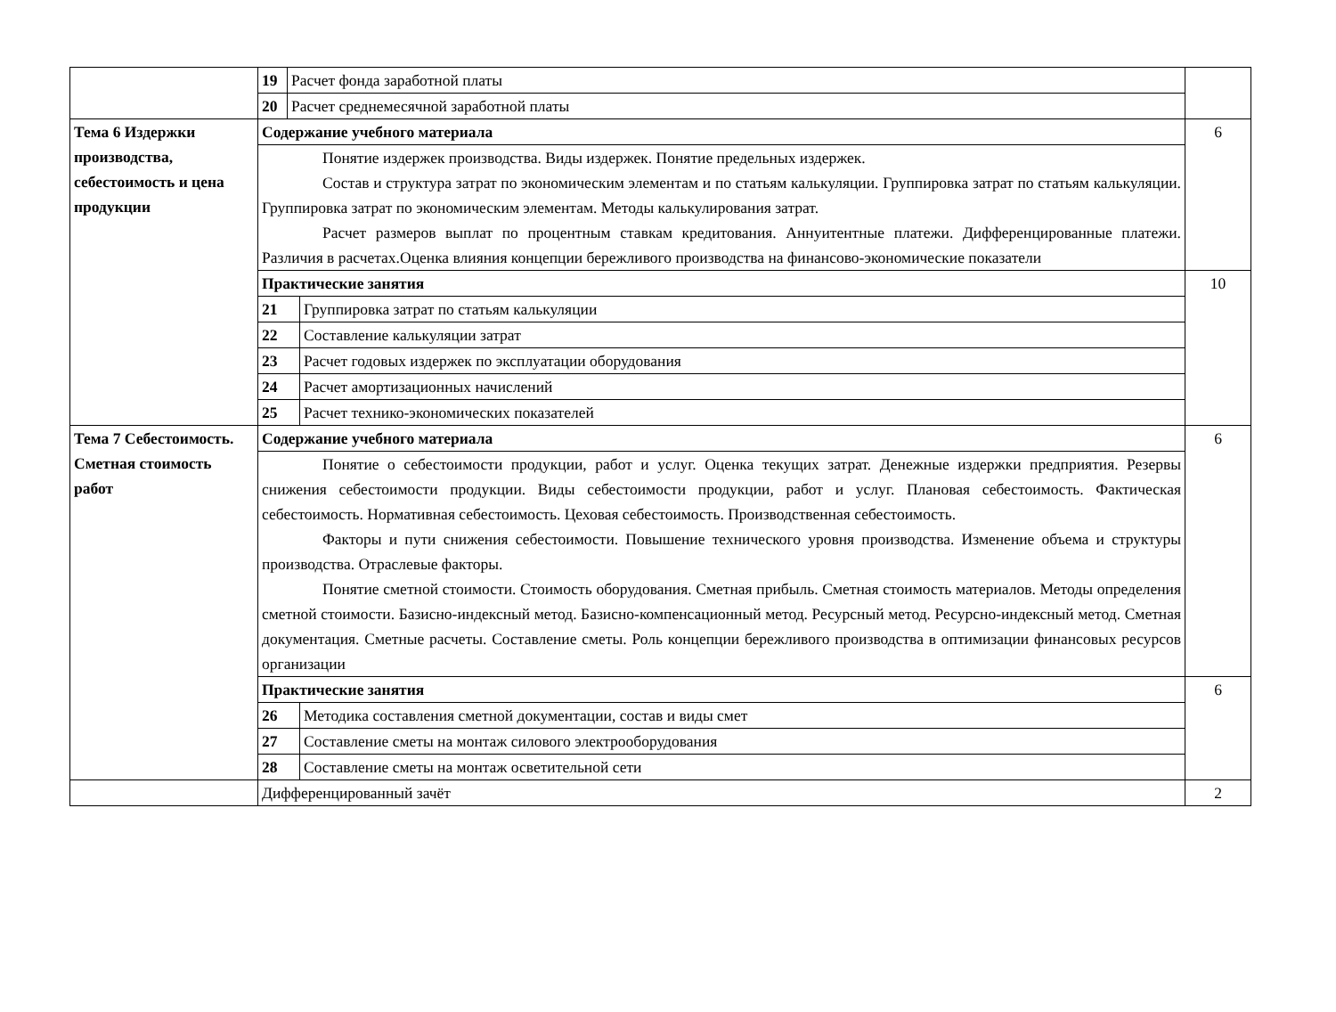| | / 19 / Расчет фонда заработной платы / / 20 / Расчет среднемесячной заработной платы / | |
| Тема 6 Издержки производства, себестоимость и цена продукции | Содержание учебного материала | 6 |
| | Понятие издержек производства. Виды издержек. Понятие предельных издержек. Состав и структура затрат по экономическим элементам и по статьям калькуляции. Группировка затрат по статьям калькуляции. Группировка затрат по экономическим элементам. Методы калькулирования затрат. Расчет размеров выплат по процентным ставкам кредитования. Аннуитентные платежи. Дифференцированные платежи. Различия в расчетах.Оценка влияния концепции бережливого производства на финансово-экономические показатели | |
| | Практические занятия / 21 / Группировка затрат по статьям калькуляции / / 22 / Составление калькуляции затрат / / 23 / Расчет годовых издержек по эксплуатации оборудования / / 24 / Расчет амортизационных начислений / / 25 / Расчет технико-экономических показателей / | 10 |
| Тема 7 Себестоимость. Сметная стоимость работ | Содержание учебного материала | 6 |
| | Понятие о себестоимости продукции, работ и услуг. Оценка текущих затрат. Денежные издержки предприятия. Резервы снижения себестоимости продукции. Виды себестоимости продукции, работ и услуг. Плановая себестоимость. Фактическая себестоимость. Нормативная себестоимость. Цеховая себестоимость. Производственная себестоимость. Факторы и пути снижения себестоимости. Повышение технического уровня производства. Изменение объема и структуры производства. Отраслевые факторы. Понятие сметной стоимости. Стоимость оборудования. Сметная прибыль. Сметная стоимость материалов. Методы определения сметной стоимости. Базисно-индексный метод. Базисно-компенсационный метод. Ресурсный метод. Ресурсно-индексный метод. Сметная документация. Сметные расчеты. Составление сметы. Роль концепции бережливого производства в оптимизации финансовых ресурсов организации | |
| | Практические занятия / 26 / Методика составления сметной документации, состав и виды смет / / 27 / Составление сметы на монтаж силового электрооборудования / / 28 / Составление сметы на монтаж осветительной сети / | 6 |
| | Дифференцированный зачёт | 2 |